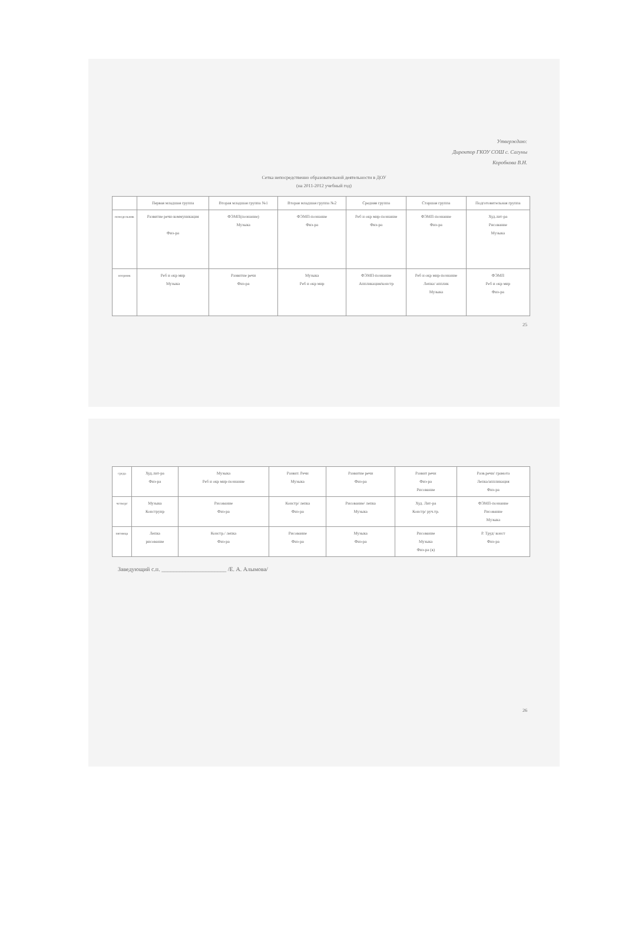Утверждаю:
Директор ГКОУ СОШ с. Сагуны
Коробкова В.Н.
Сетка непосредственно образовательной деятельности в ДОУ
(на 2011-2012 учебный год)
| | Первая младшая группа | Вторая младшая группа №1 | Вторая младшая группа №2 | Средняя группа | Старшая группа | Подготовительная группа |
| --- | --- | --- | --- | --- | --- | --- |
| понедельник | Развитие речи-коммуникация Физ-ра | ФЭМП(познание) Музыка | ФЭМП-познание Физ-ра | Реб и окр мир-познание Физ-ра | ФЭМП-познание Физ-ра | Худ.лит-ра Рисование Музыка |
| вторник | Реб и окр мир Музыка | Развитие речи Физ-ра | Музыка Реб и окр мир | ФЭМП-познание Аппликация/констр | Реб и окр мир-познание Лепка/ апплик Музыка | ФЭМП Реб и окр мир Физ-ра |
25
| среда | Худ.лит-ра Физ-ра | Музыка Реб и окр мир-познание | Развит. Речи Музыка | Развитие речи Физ-ра | Развит речи Физ-ра Рисование | Разв.речи/ грамота Лепка/аппликация Физ-ра |
| четверг | Музыка Конструир | Рисование Физ-ра | Констр/ лепка Физ-ра | Рисование/ лепка Музыка | Худ. Лит-ра Констр/ руч.тр. | ФЭМП-познание Рисование Музыка |
| пятница | Лепка рисование | Констр./ лепка Физ-ра | Рисование Физ-ра | Музыка Физ-ра | Рисование Музыка Физ-ра (в) | Р. Труд/ конст Физ-ра |
Заведующий с.п. ______________________ /Е. А. Алымова/
26